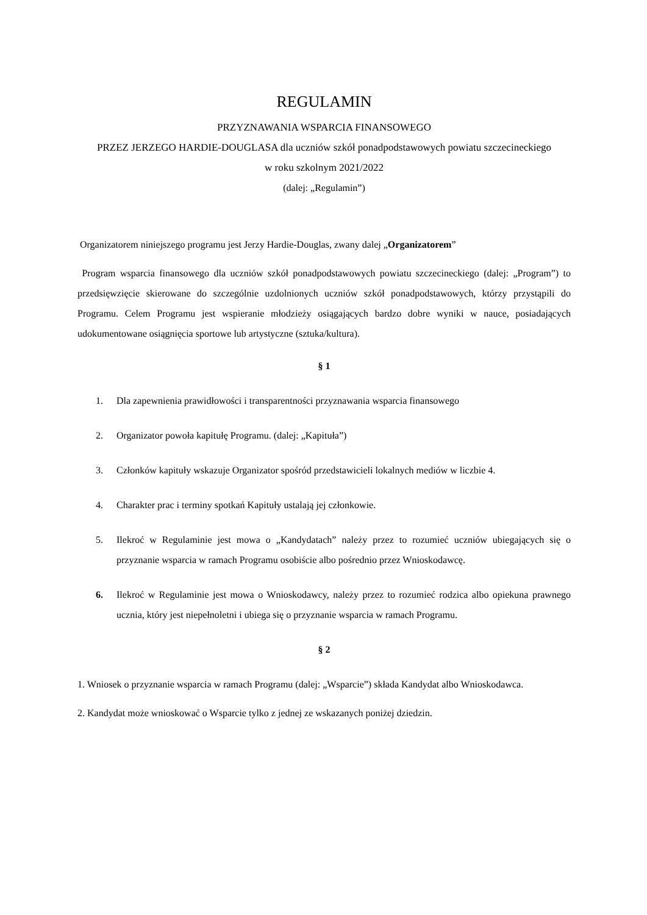REGULAMIN
PRZYZNAWANIA WSPARCIA FINANSOWEGO
PRZEZ JERZEGO HARDIE-DOUGLASA dla uczniów szkół ponadpodstawowych powiatu szczecineckiego
w roku szkolnym 2021/2022
(dalej: „Regulamin”)
Organizatorem niniejszego programu jest Jerzy Hardie-Douglas, zwany dalej „Organizatorem”
Program wsparcia finansowego dla uczniów szkół ponadpodstawowych powiatu szczecineckiego (dalej: „Program”) to przedsięwzięcie skierowane do szczególnie uzdolnionych uczniów szkół ponadpodstawowych, którzy przystąpili do Programu. Celem Programu jest wspieranie młodzieży osiągających bardzo dobre wyniki w nauce, posiadających udokumentowane osiągnięcia sportowe lub artystyczne (sztuka/kultura).
§ 1
1. Dla zapewnienia prawidłowości i transparentności przyznawania wsparcia finansowego
2. Organizator powoła kapitułę Programu. (dalej: „Kapituła”)
3. Członków kapituły wskazuje Organizator spośród przedstawicieli lokalnych mediów w liczbie 4.
4. Charakter prac i terminy spotkań Kapituły ustalają jej członkowie.
5. Ilekroć w Regulaminie jest mowa o „Kandydatach” należy przez to rozumieć uczniów ubiegających się o przyznanie wsparcia w ramach Programu osobiście albo pośrednio przez Wnioskodawcę.
6. Ilekroć w Regulaminie jest mowa o Wnioskodawcy, należy przez to rozumieć rodzica albo opiekuna prawnego ucznia, który jest niepełnoletni i ubiega się o przyznanie wsparcia w ramach Programu.
§ 2
1. Wniosek o przyznanie wsparcia w ramach Programu (dalej: „Wsparcie”) składa Kandydat albo Wnioskodawca.
2. Kandydat może wnioskować o Wsparcie tylko z jednej ze wskazanych poniżej dziedzin.